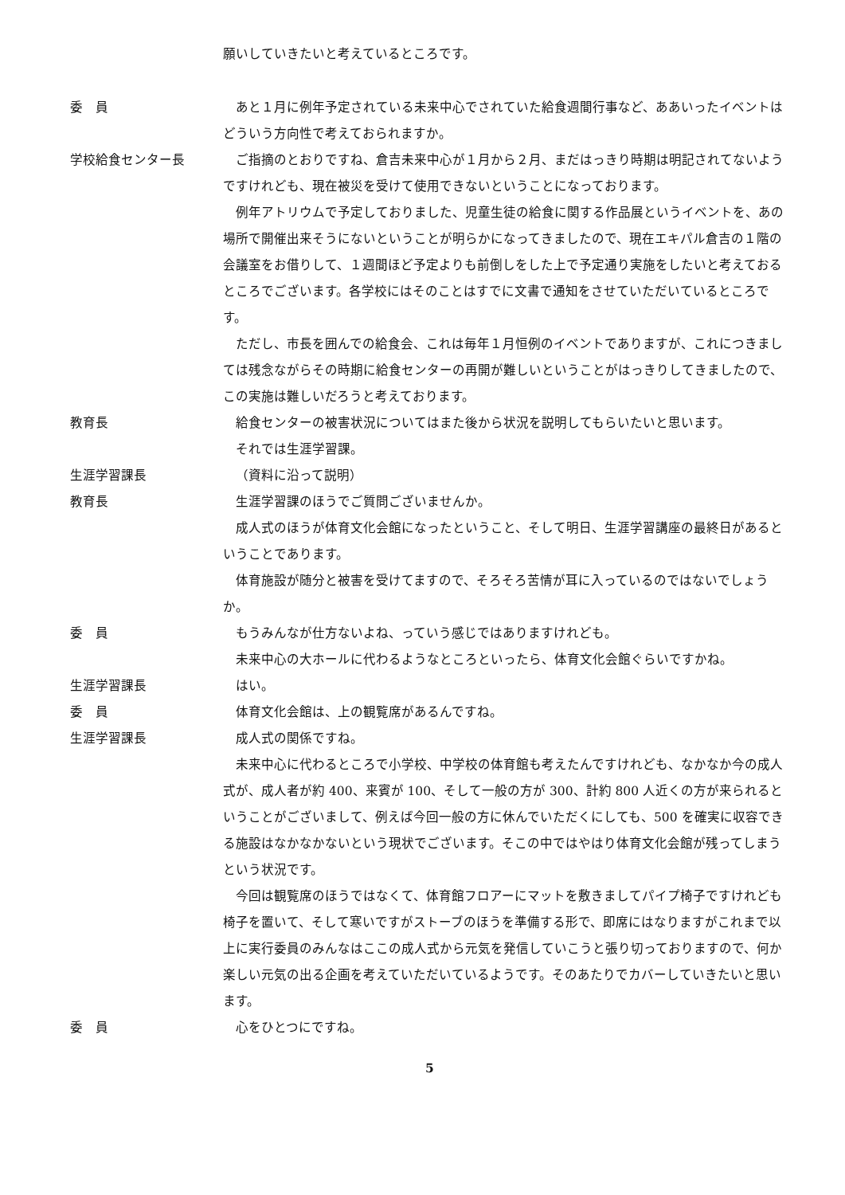願いしていきたいと考えているところです。
委　員 あと１月に例年予定されている未来中心でされていた給食週間行事など、ああいったイベントはどういう方向性で考えておられますか。
学校給食センター長 ご指摘のとおりですね、倉吉未来中心が１月から２月、まだはっきり時期は明記されてないようですけれども、現在被災を受けて使用できないということになっております。
例年アトリウムで予定しておりました、児童生徒の給食に関する作品展というイベントを、あの場所で開催出来そうにないということが明らかになってきましたので、現在エキパル倉吉の１階の会議室をお借りして、１週間ほど予定よりも前倒しをした上で予定通り実施をしたいと考えておるところでございます。各学校にはそのことはすでに文書で通知をさせていただいているところです。
ただし、市長を囲んでの給食会、これは毎年１月恒例のイベントでありますが、これにつきましては残念ながらその時期に給食センターの再開が難しいということがはっきりしてきましたので、この実施は難しいだろうと考えております。
教育長 給食センターの被害状況についてはまた後から状況を説明してもらいたいと思います。
それでは生涯学習課。
生涯学習課長 （資料に沿って説明）
教育長 生涯学習課のほうでご質問ございませんか。
成人式のほうが体育文化会館になったということ、そして明日、生涯学習講座の最終日があるということであります。
体育施設が随分と被害を受けてますので、そろそろ苦情が耳に入っているのではないでしょうか。
委　員 もうみんなが仕方ないよね、っていう感じではありますけれども。
未来中心の大ホールに代わるようなところといったら、体育文化会館ぐらいですかね。
生涯学習課長 はい。
委　員 体育文化会館は、上の観覧席があるんですね。
生涯学習課長 成人式の関係ですね。
未来中心に代わるところで小学校、中学校の体育館も考えたんですけれども、なかなか今の成人式が、成人者が約 400、来賓が 100、そして一般の方が 300、計約 800 人近くの方が来られるということがございまして、例えば今回一般の方に休んでいただくにしても、500 を確実に収容できる施設はなかなかないという現状でございます。そこの中ではやはり体育文化会館が残ってしまうという状況です。
今回は観覧席のほうではなくて、体育館フロアーにマットを敷きましてパイプ椅子ですけれども椅子を置いて、そして寒いですがストーブのほうを準備する形で、即席にはなりますがこれまで以上に実行委員のみんなはここの成人式から元気を発信していこうと張り切っておりますので、何か楽しい元気の出る企画を考えていただいているようです。そのあたりでカバーしていきたいと思います。
委　員 心をひとつにですね。
5